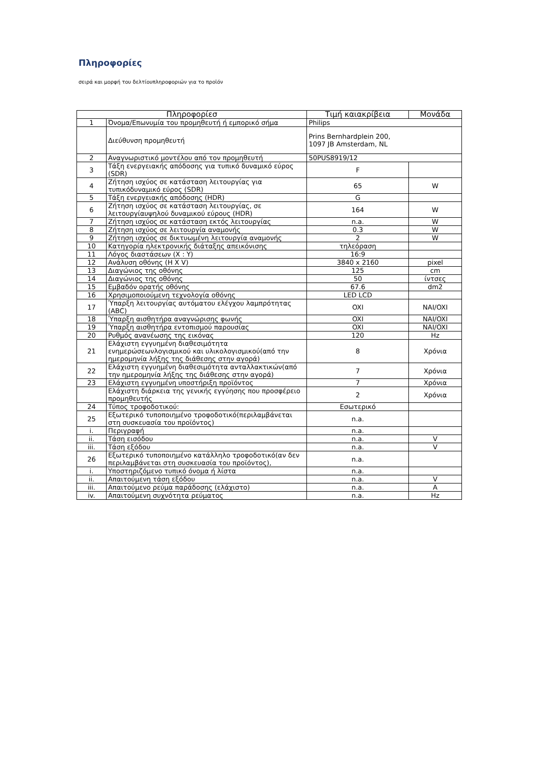Πληροφορίες
σειρά και μορφή του δελτίουπληροφοριών για το προϊόν
| Πληροφορίεσ | | Τιμή καιακρίβεια | Μονάδα |
| --- | --- | --- | --- |
| 1 | Όνομα/Επωνυμία του προμηθευτή ή εμπορικό σήμα | Philips | |
| | Διεύθυνση προμηθευτή | Prins Bernhardplein 200, 1097 JB Amsterdam, NL | |
| 2 | Αναγνωριστικό μοντέλου από τον προμηθευτή | 50PUS8919/12 | |
| 3 | Τάξη ενεργειακής απόδοσης για τυπικό δυναμικό εύρος (SDR) | F | |
| 4 | Ζήτηση ισχύος σε κατάσταση λειτουργίας για τυπικόδυναμικό εύρος (SDR) | 65 | W |
| 5 | Τάξη ενεργειακής απόδοσης (HDR) | G | |
| 6 | Ζήτηση ισχύος σε κατάσταση λειτουργίας, σε λειτουργίαυψηλού δυναμικού εύρους (HDR) | 164 | W |
| 7 | Ζήτηση ισχύος σε κατάσταση εκτός λειτουργίας | n.a. | W |
| 8 | Ζήτηση ισχύος σε λειτουργία αναμονής | 0.3 | W |
| 9 | Ζήτηση ισχύος σε δικτυωμένη λειτουργία αναμονής | 2 | W |
| 10 | Κατηγορία ηλεκτρονικής διάταξης απεικόνισης | τηλεόραση | |
| 11 | Λόγος διαστάσεων (X : Y) | 16:9 | |
| 12 | Ανάλυση οθόνης (H X V) | 3840 x 2160 | pixel |
| 13 | Διαγώνιος της οθόνης | 125 | cm |
| 14 | Διαγώνιος της οθόνης | 50 | ίντσες |
| 15 | Εμβαδόν ορατής οθόνης | 67.6 | dm2 |
| 16 | Χρησιμοποιούμενη τεχνολογία οθόνης | LED LCD | |
| 17 | Ύπαρξη λειτουργίας αυτόματου ελέγχου λαμπρότητας (ABC) | OXI | NAI/OXI |
| 18 | Ύπαρξη αισθητήρα αναγνώρισης φωνής | OXI | NAI/OXI |
| 19 | Ύπαρξη αισθητήρα εντοπισμού παρουσίας | OXI | NAI/OXI |
| 20 | Ρυθμός ανανέωσης της εικόνας | 120 | Hz |
| 21 | Ελάχιστη εγγυημένη διαθεσιμότητα ενημερώσεωνλογισμικού και υλικολογισμικού(από την ημερομηνία λήξης της διάθεσης στην αγορά) | 8 | Χρόνια |
| 22 | Ελάχιστη εγγυημένη διαθεσιμότητα ανταλλακτικών(από την ημερομηνία λήξης της διάθεσης στην αγορά) | 7 | Χρόνια |
| 23 | Ελάχιστη εγγυημένη υποστήριξη προϊόντος | 7 | Χρόνια |
| | Ελάχιστη διάρκεια της γενικής εγγύησης που προσφέρειο προμηθευτής | 2 | Χρόνια |
| 24 | Τύπος τροφοδοτικού: | Εσωτερικό | |
| 25 | Εξωτερικό τυποποιημένο τροφοδοτικό(περιλαμβάνεται στη συσκευασία του προϊόντος) | n.a. | |
| i. | Περιγραφή | n.a. | |
| ii. | Τάση εισόδου | n.a. | V |
| iii. | Τάση εξόδου | n.a. | V |
| 26 | Εξωτερικό τυποποιημένο κατάλληλο τροφοδοτικό(αν δεν περιλαμβάνεται στη συσκευασία του προϊόντος), | n.a. | |
| i. | Υποστηριζόμενο τυπικό όνομα ή λίστα | n.a. | |
| ii. | Απαιτούμενη τάση εξόδου | n.a. | V |
| iii. | Απαιτούμενο ρεύμα παράδοσης (ελάχιστο) | n.a. | A |
| iv. | Απαιτούμενη συχνότητα ρεύματος | n.a. | Hz |